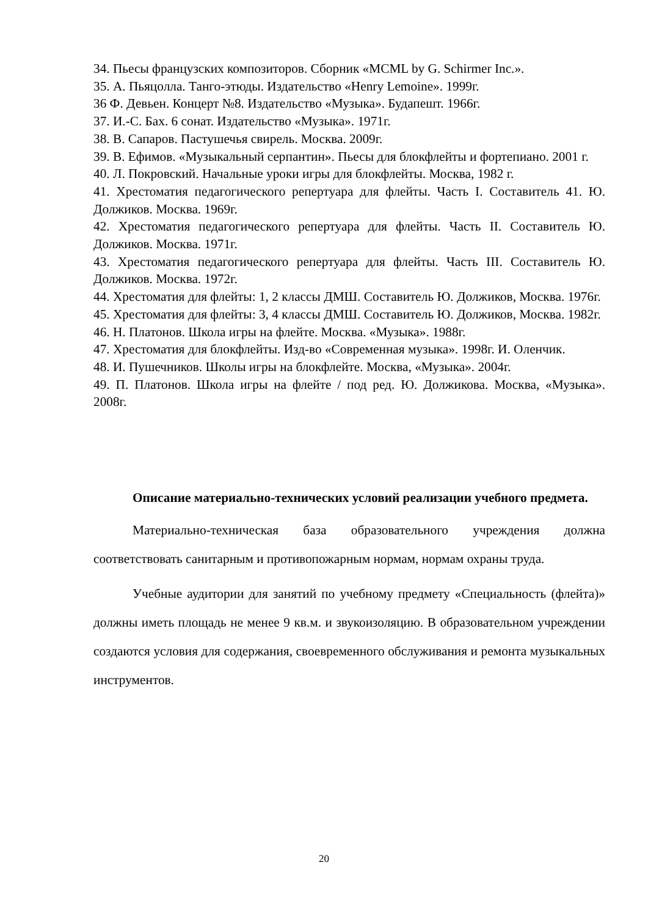34. Пьесы французских композиторов. Сборник «MCML by G. Schirmer Inc.».
35. А. Пьяцолла. Танго-этюды. Издательство «Henry Lemoine». 1999г.
36 Ф. Девьен. Концерт №8. Издательство «Музыка». Будапешт. 1966г.
37. И.-С. Бах. 6 сонат. Издательство «Музыка». 1971г.
38. В. Сапаров. Пастушечья свирель. Москва. 2009г.
39. В. Ефимов. «Музыкальный серпантин». Пьесы для блокфлейты и фортепиано. 2001 г.
40. Л. Покровский. Начальные уроки игры для блокфлейты. Москва, 1982 г.
41. Хрестоматия педагогического репертуара для флейты. Часть I. Составитель 41. Ю. Должиков. Москва. 1969г.
42. Хрестоматия педагогического репертуара для флейты. Часть II. Составитель Ю. Должиков. Москва. 1971г.
43. Хрестоматия педагогического репертуара для флейты. Часть III. Составитель Ю. Должиков. Москва. 1972г.
44. Хрестоматия для флейты: 1, 2 классы ДМШ. Составитель Ю. Должиков, Москва. 1976г.
45. Хрестоматия для флейты: 3, 4 классы ДМШ. Составитель Ю. Должиков, Москва. 1982г.
46. Н. Платонов. Школа игры на флейте. Москва. «Музыка». 1988г.
47. Хрестоматия для блокфлейты. Изд-во «Современная музыка». 1998г. И. Оленчик.
48. И. Пушечников. Школы игры на блокфлейте. Москва, «Музыка». 2004г.
49. П. Платонов. Школа игры на флейте / под ред. Ю. Должикова. Москва, «Музыка». 2008г.
Описание материально-технических условий реализации учебного предмета.
Материально-техническая база образовательного учреждения должна соответствовать санитарным и противопожарным нормам, нормам охраны труда.
Учебные аудитории для занятий по учебному предмету «Специальность (флейта)» должны иметь площадь не менее 9 кв.м. и звукоизоляцию. В образовательном учреждении создаются условия для содержания, своевременного обслуживания и ремонта музыкальных инструментов.
20